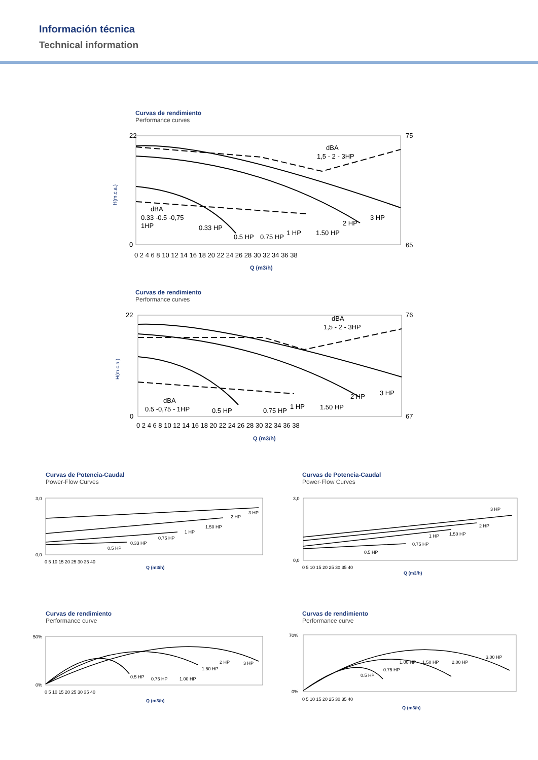Información técnica
Technical information
Curvas de rendimiento
Performance curves
22
0
75
65
dBA
1,5 - 2 - 3HP
dBA
0.33 -0.5 -0,75
1HP
0.33 HP
0.5 HP
0.75 HP
1 HP
1.50 HP
2 HP
3 HP
0 2 4 6 8 10 12 14 16 18 20 22 24 26 28 30 32 34 36 38
Q (m3/h)
H(m.c.a.)
Curvas de rendimiento
Performance curves
22
0
76
67
dBA
1,5 - 2 - 3HP
dBA
0.5 -0,75 - 1HP
0.5 HP
0.75 HP
1 HP
1.50 HP
2 HP
3 HP
0 2 4 6 8 10 12 14 16 18 20 22 24 26 28 30 32 34 36 38
Q (m3/h)
H(m.c.a.)
Curvas de Potencia-Caudal
Power-Flow Curves
3,0
0,0
3 HP
2 HP
1.50 HP
1 HP
0.75 HP
0.33 HP
0.5 HP
0 5 10 15 20 25 30 35 40
Q (m3/h)
Curvas de Potencia-Caudal
Power-Flow Curves
3,0
0,0
3 HP
2 HP
1.50 HP
1 HP
0.75 HP
0.5 HP
0 5 10 15 20 25 30 35 40
Q (m3/h)
Curvas de rendimiento
Performance curve
50%
0%
3 HP
2 HP
1.50 HP
1.00 HP
0.75 HP
0.5 HP
0 5 10 15 20 25 30 35 40
Q (m3/h)
Curvas de rendimiento
Performance curve
70%
0%
3.00 HP
2.00 HP
1.50 HP
1.00 HP
0.75 HP
0.5 HP
0 5 10 15 20 25 30 35 40
Q (m3/h)